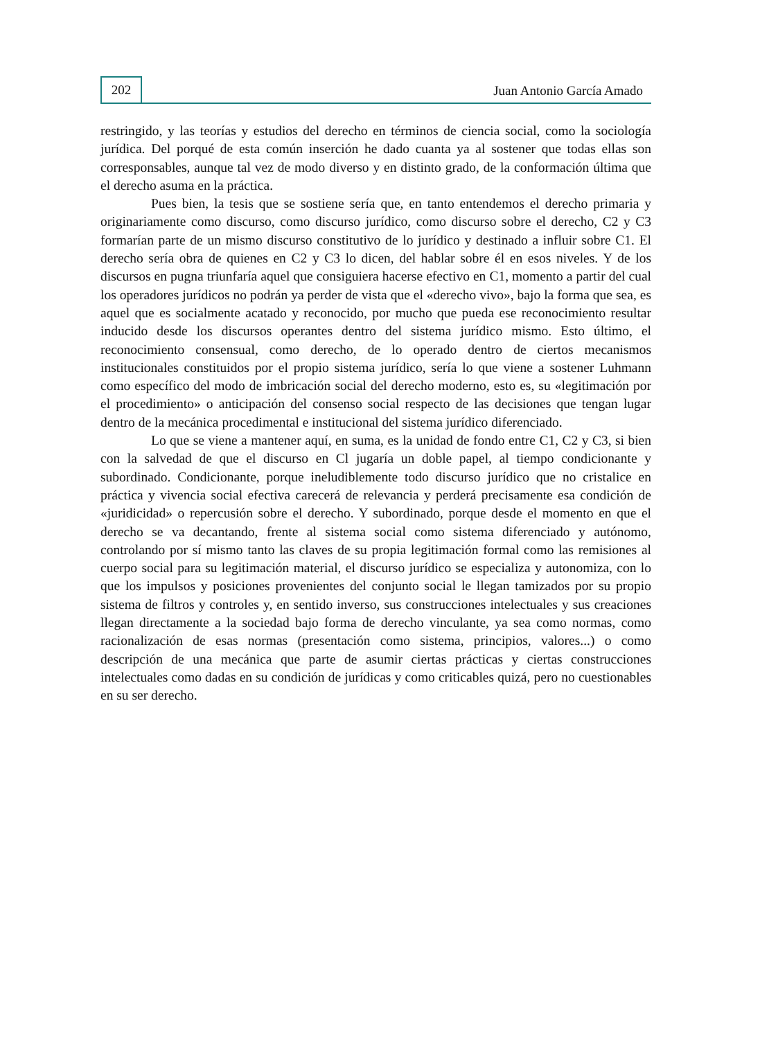202
Juan Antonio García Amado
restringido, y las teorías y estudios del derecho en términos de ciencia social, como la sociología jurídica. Del porqué de esta común inserción he dado cuanta ya al sostener que todas ellas son corresponsables, aunque tal vez de modo diverso y en distinto grado, de la conformación última que el derecho asuma en la práctica.
Pues bien, la tesis que se sostiene sería que, en tanto entendemos el derecho primaria y originariamente como discurso, como discurso jurídico, como discurso sobre el derecho, C2 y C3 formarían parte de un mismo discurso constitutivo de lo jurídico y destinado a influir sobre C1. El derecho sería obra de quienes en C2 y C3 lo dicen, del hablar sobre él en esos niveles. Y de los discursos en pugna triunfaría aquel que consiguiera hacerse efectivo en C1, momento a partir del cual los operadores jurídicos no podrán ya perder de vista que el «derecho vivo», bajo la forma que sea, es aquel que es socialmente acatado y reconocido, por mucho que pueda ese reconocimiento resultar inducido desde los discursos operantes dentro del sistema jurídico mismo. Esto último, el reconocimiento consensual, como derecho, de lo operado dentro de ciertos mecanismos institucionales constituidos por el propio sistema jurídico, sería lo que viene a sostener Luhmann como específico del modo de imbricación social del derecho moderno, esto es, su «legitimación por el procedimiento» o anticipación del consenso social respecto de las decisiones que tengan lugar dentro de la mecánica procedimental e institucional del sistema jurídico diferenciado.
Lo que se viene a mantener aquí, en suma, es la unidad de fondo entre C1, C2 y C3, si bien con la salvedad de que el discurso en Cl jugaría un doble papel, al tiempo condicionante y subordinado. Condicionante, porque ineludiblemente todo discurso jurídico que no cristalice en práctica y vivencia social efectiva carecerá de relevancia y perderá precisamente esa condición de «juridicidad» o repercusión sobre el derecho. Y subordinado, porque desde el momento en que el derecho se va decantando, frente al sistema social como sistema diferenciado y autónomo, controlando por sí mismo tanto las claves de su propia legitimación formal como las remisiones al cuerpo social para su legitimación material, el discurso jurídico se especializa y autonomiza, con lo que los impulsos y posiciones provenientes del conjunto social le llegan tamizados por su propio sistema de filtros y controles y, en sentido inverso, sus construcciones intelectuales y sus creaciones llegan directamente a la sociedad bajo forma de derecho vinculante, ya sea como normas, como racionalización de esas normas (presentación como sistema, principios, valores...) o como descripción de una mecánica que parte de asumir ciertas prácticas y ciertas construcciones intelectuales como dadas en su condición de jurídicas y como criticables quizá, pero no cuestionables en su ser derecho.